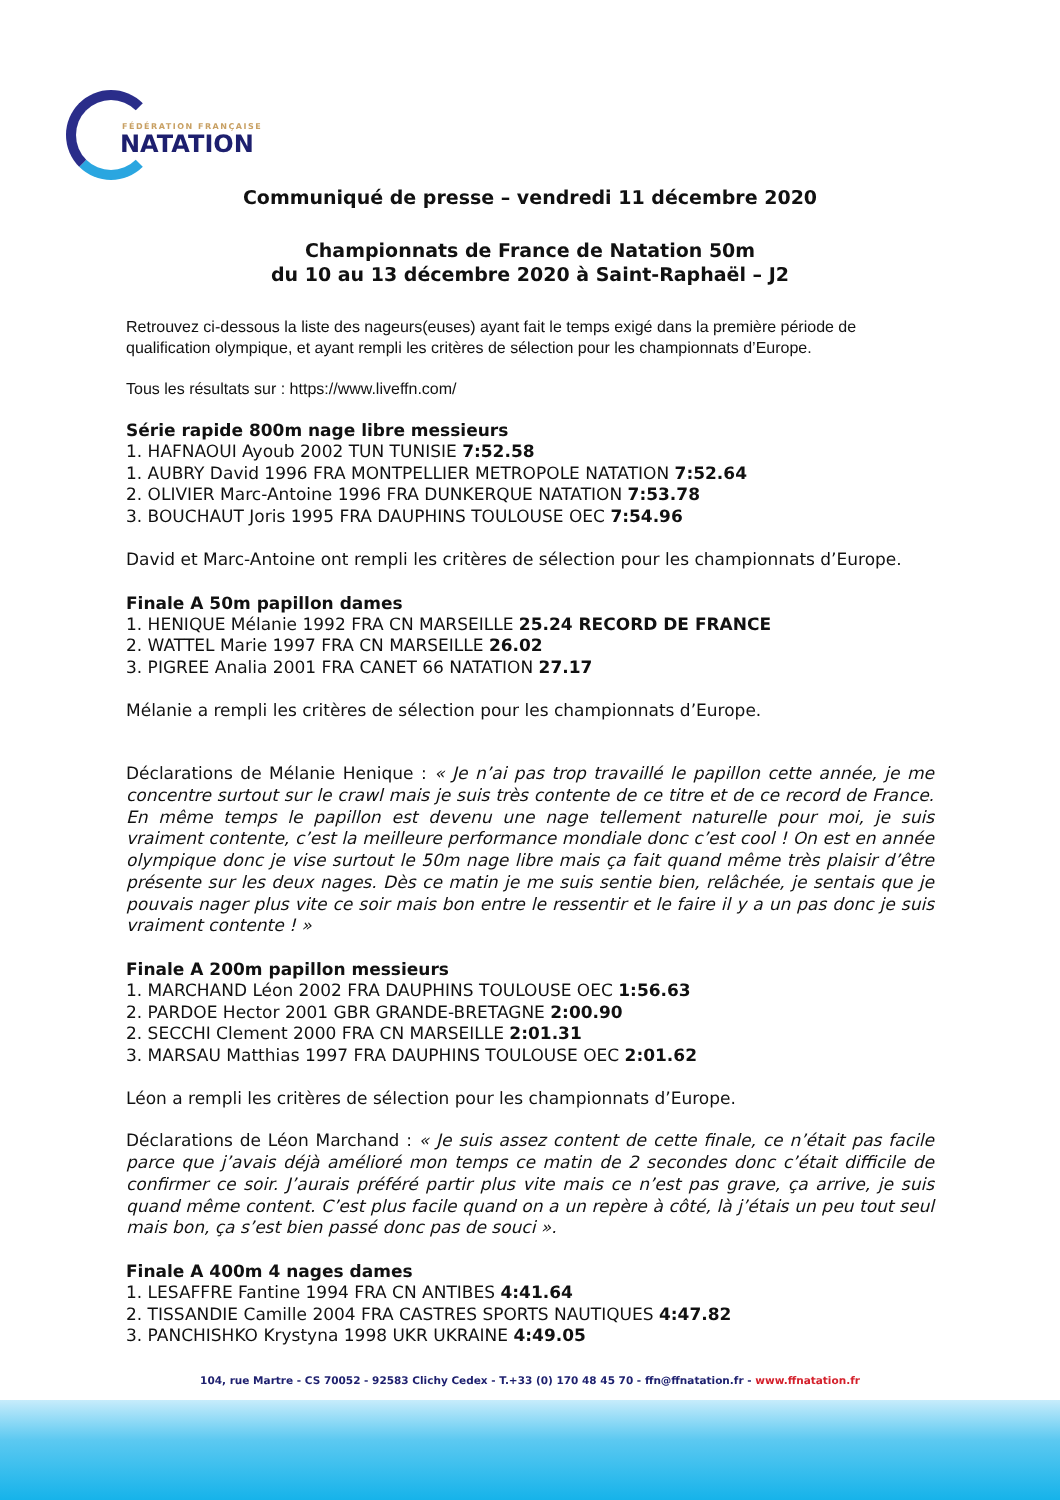FÉDÉRATION FRANÇAISE
NATATION
Communiqué de presse – vendredi 11 décembre 2020
Championnats de France de Natation 50m
du 10 au 13 décembre 2020 à Saint-Raphaël – J2
Retrouvez ci-dessous la liste des nageurs(euses) ayant fait le temps exigé dans la première période de qualification olympique, et ayant rempli les critères de sélection pour les championnats d’Europe.
Tous les résultats sur : https://www.liveffn.com/
Série rapide 800m nage libre messieurs
1. HAFNAOUI Ayoub 2002 TUN TUNISIE 7:52.58
1. AUBRY David 1996 FRA MONTPELLIER METROPOLE NATATION 7:52.64
2. OLIVIER Marc-Antoine 1996 FRA DUNKERQUE NATATION 7:53.78
3. BOUCHAUT Joris 1995 FRA DAUPHINS TOULOUSE OEC 7:54.96
David et Marc-Antoine ont rempli les critères de sélection pour les championnats d’Europe.
Finale A 50m papillon dames
1. HENIQUE Mélanie 1992 FRA CN MARSEILLE 25.24 RECORD DE FRANCE
2. WATTEL Marie 1997 FRA CN MARSEILLE 26.02
3. PIGREE Analia 2001 FRA CANET 66 NATATION 27.17
Mélanie a rempli les critères de sélection pour les championnats d’Europe.
Déclarations de Mélanie Henique : « Je n’ai pas trop travaillé le papillon cette année, je me concentre surtout sur le crawl mais je suis très contente de ce titre et de ce record de France. En même temps le papillon est devenu une nage tellement naturelle pour moi, je suis vraiment contente, c’est la meilleure performance mondiale donc c’est cool ! On est en année olympique donc je vise surtout le 50m nage libre mais ça fait quand même très plaisir d’être présente sur les deux nages. Dès ce matin je me suis sentie bien, relâchée, je sentais que je pouvais nager plus vite ce soir mais bon entre le ressentir et le faire il y a un pas donc je suis vraiment contente ! »
Finale A 200m papillon messieurs
1. MARCHAND Léon 2002 FRA DAUPHINS TOULOUSE OEC 1:56.63
2. PARDOE Hector 2001 GBR GRANDE-BRETAGNE 2:00.90
2. SECCHI Clement 2000 FRA CN MARSEILLE 2:01.31
3. MARSAU Matthias 1997 FRA DAUPHINS TOULOUSE OEC 2:01.62
Léon a rempli les critères de sélection pour les championnats d’Europe.
Déclarations de Léon Marchand : « Je suis assez content de cette finale, ce n’était pas facile parce que j’avais déjà amélioré mon temps ce matin de 2 secondes donc c’était difficile de confirmer ce soir. J’aurais préféré partir plus vite mais ce n’est pas grave, ça arrive, je suis quand même content. C’est plus facile quand on a un repère à côté, là j’étais un peu tout seul mais bon, ça s’est bien passé donc pas de souci ».
Finale A 400m 4 nages dames
1. LESAFFRE Fantine 1994 FRA CN ANTIBES 4:41.64
2. TISSANDIE Camille 2004 FRA CASTRES SPORTS NAUTIQUES 4:47.82
3. PANCHISHKO Krystyna 1998 UKR UKRAINE 4:49.05
104, rue Martre - CS 70052 - 92583 Clichy Cedex - T.+33 (0) 170 48 45 70 - ffn@ffnatation.fr - www.ffnatation.fr